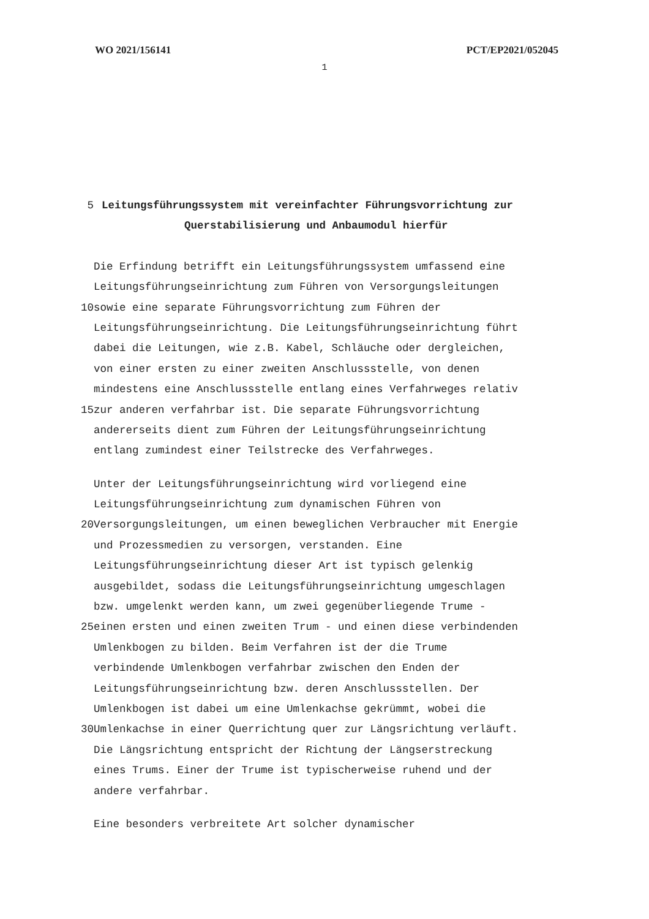WO 2021/156141 PCT/EP2021/052045
1
5 Leitungsführungssystem mit vereinfachter Führungsvorrichtung zur
Querstabilisierung und Anbaumodul hierfür
Die Erfindung betrifft ein Leitungsführungssystem umfassend eine
Leitungsführungseinrichtung zum Führen von Versorgungsleitungen
10 sowie eine separate Führungsvorrichtung zum Führen der
Leitungsführungseinrichtung. Die Leitungsführungseinrichtung führt
dabei die Leitungen, wie z.B. Kabel, Schläuche oder dergleichen,
von einer ersten zu einer zweiten Anschlussstelle, von denen
mindestens eine Anschlussstelle entlang eines Verfahrweges relativ
15 zur anderen verfahrbar ist. Die separate Führungsvorrichtung
andererseits dient zum Führen der Leitungsführungseinrichtung
entlang zumindest einer Teilstrecke des Verfahrweges.
Unter der Leitungsführungseinrichtung wird vorliegend eine
Leitungsführungseinrichtung zum dynamischen Führen von
20 Versorgungsleitungen, um einen beweglichen Verbraucher mit Energie
und Prozessmedien zu versorgen, verstanden. Eine
Leitungsführungseinrichtung dieser Art ist typisch gelenkig
ausgebildet, sodass die Leitungsführungseinrichtung umgeschlagen
bzw. umgelenkt werden kann, um zwei gegenüberliegende Trume -
25 einen ersten und einen zweiten Trum - und einen diese verbindenden
Umlenkbogen zu bilden. Beim Verfahren ist der die Trume
verbindende Umlenkbogen verfahrbar zwischen den Enden der
Leitungsführungseinrichtung bzw. deren Anschlussstellen. Der
Umlenkbogen ist dabei um eine Umlenkachse gekrümmt, wobei die
30 Umlenkachse in einer Querrichtung quer zur Längsrichtung verläuft.
Die Längsrichtung entspricht der Richtung der Längserstreckung
eines Trums. Einer der Trume ist typischerweise ruhend und der
andere verfahrbar.
Eine besonders verbreitete Art solcher dynamischer